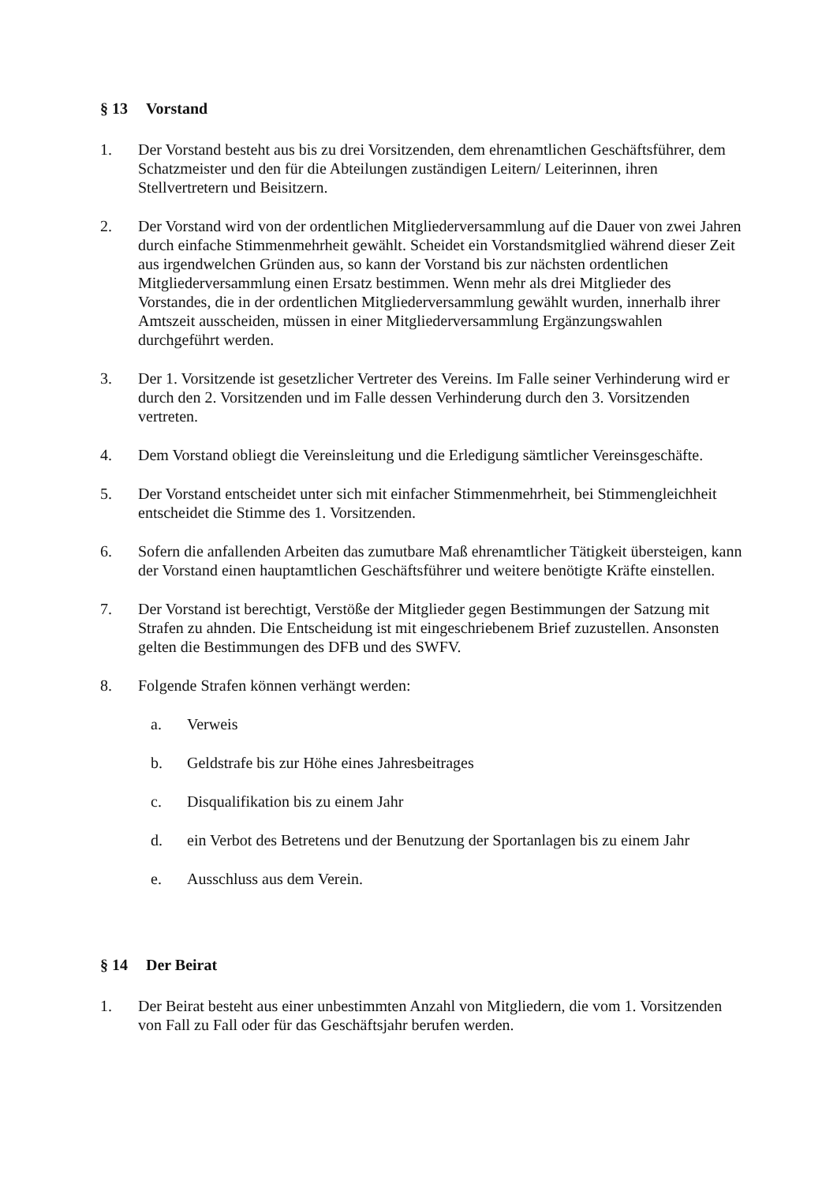§ 13 Vorstand
1. Der Vorstand besteht aus bis zu drei Vorsitzenden, dem ehrenamtlichen Geschäftsführer, dem Schatzmeister und den für die Abteilungen zuständigen Leitern/ Leiterinnen, ihren Stellvertretern und Beisitzern.
2. Der Vorstand wird von der ordentlichen Mitgliederversammlung auf die Dauer von zwei Jahren durch einfache Stimmenmehrheit gewählt. Scheidet ein Vorstandsmitglied während dieser Zeit aus irgendwelchen Gründen aus, so kann der Vorstand bis zur nächsten ordentlichen Mitgliederversammlung einen Ersatz bestimmen. Wenn mehr als drei Mitglieder des Vorstandes, die in der ordentlichen Mitgliederversammlung gewählt wurden, innerhalb ihrer Amtszeit ausscheiden, müssen in einer Mitgliederversammlung Ergänzungswahlen durchgeführt werden.
3. Der 1. Vorsitzende ist gesetzlicher Vertreter des Vereins. Im Falle seiner Verhinderung wird er durch den 2. Vorsitzenden und im Falle dessen Verhinderung durch den 3. Vorsitzenden vertreten.
4. Dem Vorstand obliegt die Vereinsleitung und die Erledigung sämtlicher Vereinsgeschäfte.
5. Der Vorstand entscheidet unter sich mit einfacher Stimmenmehrheit, bei Stimmengleichheit entscheidet die Stimme des 1. Vorsitzenden.
6. Sofern die anfallenden Arbeiten das zumutbare Maß ehrenamtlicher Tätigkeit übersteigen, kann der Vorstand einen hauptamtlichen Geschäftsführer und weitere benötigte Kräfte einstellen.
7. Der Vorstand ist berechtigt, Verstöße der Mitglieder gegen Bestimmungen der Satzung mit Strafen zu ahnden. Die Entscheidung ist mit eingeschriebenem Brief zuzustellen. Ansonsten gelten die Bestimmungen des DFB und des SWFV.
8. Folgende Strafen können verhängt werden:
a. Verweis
b. Geldstrafe bis zur Höhe eines Jahresbeitrages
c. Disqualifikation bis zu einem Jahr
d. ein Verbot des Betretens und der Benutzung der Sportanlagen bis zu einem Jahr
e. Ausschluss aus dem Verein.
§ 14 Der Beirat
1. Der Beirat besteht aus einer unbestimmten Anzahl von Mitgliedern, die vom 1. Vorsitzenden von Fall zu Fall oder für das Geschäftsjahr berufen werden.